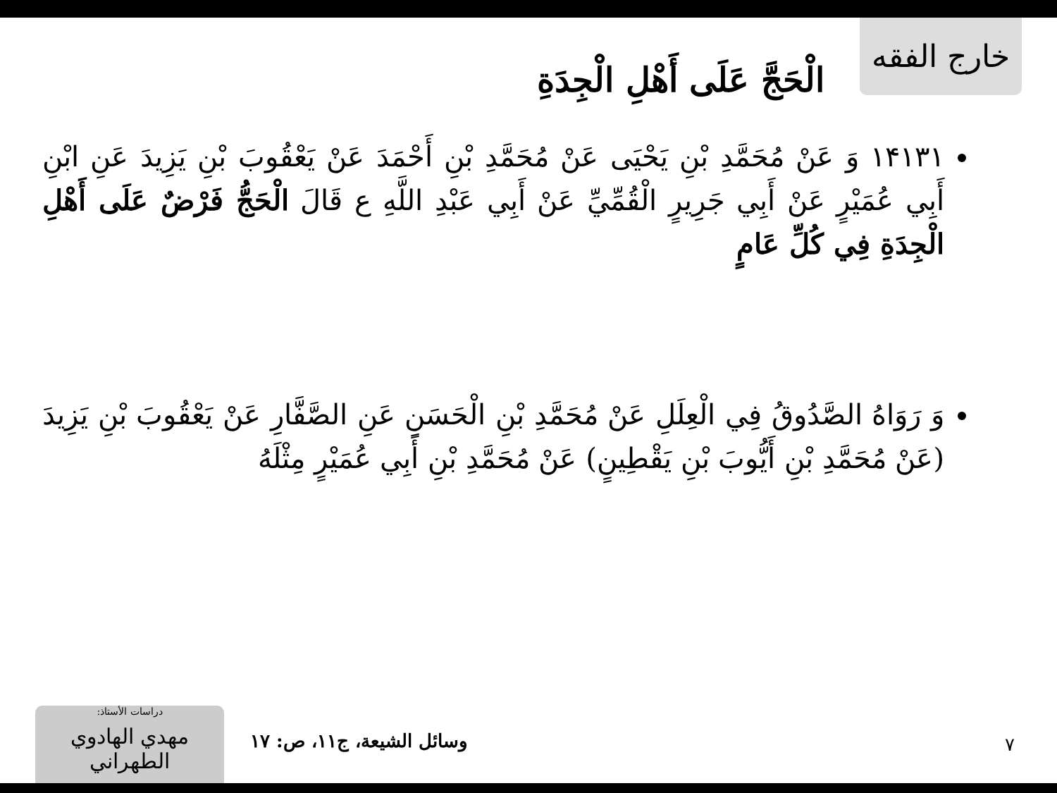خارج الفقه
الْحَجَّ عَلَى أَهْلِ الْجِدَةِ
١۴١٣١ وَ عَنْ مُحَمَّدِ بْنِ يَحْيَى عَنْ مُحَمَّدِ بْنِ أَحْمَدَ عَنْ يَعْقُوبَ بْنِ يَزِيدَ عَنِ ابْنِ أَبِي عُمَيْرٍ عَنْ أَبِي جَرِيرٍ الْقُمِّيِّ عَنْ أَبِي عَبْدِ اللَّهِ ع قَالَ الْحَجُّ فَرْضٌ عَلَى أَهْلِ الْجِدَةِ فِي كُلِّ عَامٍ
وَ رَوَاهُ الصَّدُوقُ فِي الْعِلَلِ عَنْ مُحَمَّدِ بْنِ الْحَسَنِ عَنِ الصَّفَّارِ عَنْ يَعْقُوبَ بْنِ يَزِيدَ (عَنْ مُحَمَّدِ بْنِ أَيُّوبَ بْنِ يَقْطِينٍ) عَنْ مُحَمَّدِ بْنِ أَبِي عُمَيْرٍ مِثْلَهُ
٧ وسائل الشيعة، ج١١، ص: ١٧
دراسات الأستاذ:
مهدي الهادوي الطهراني